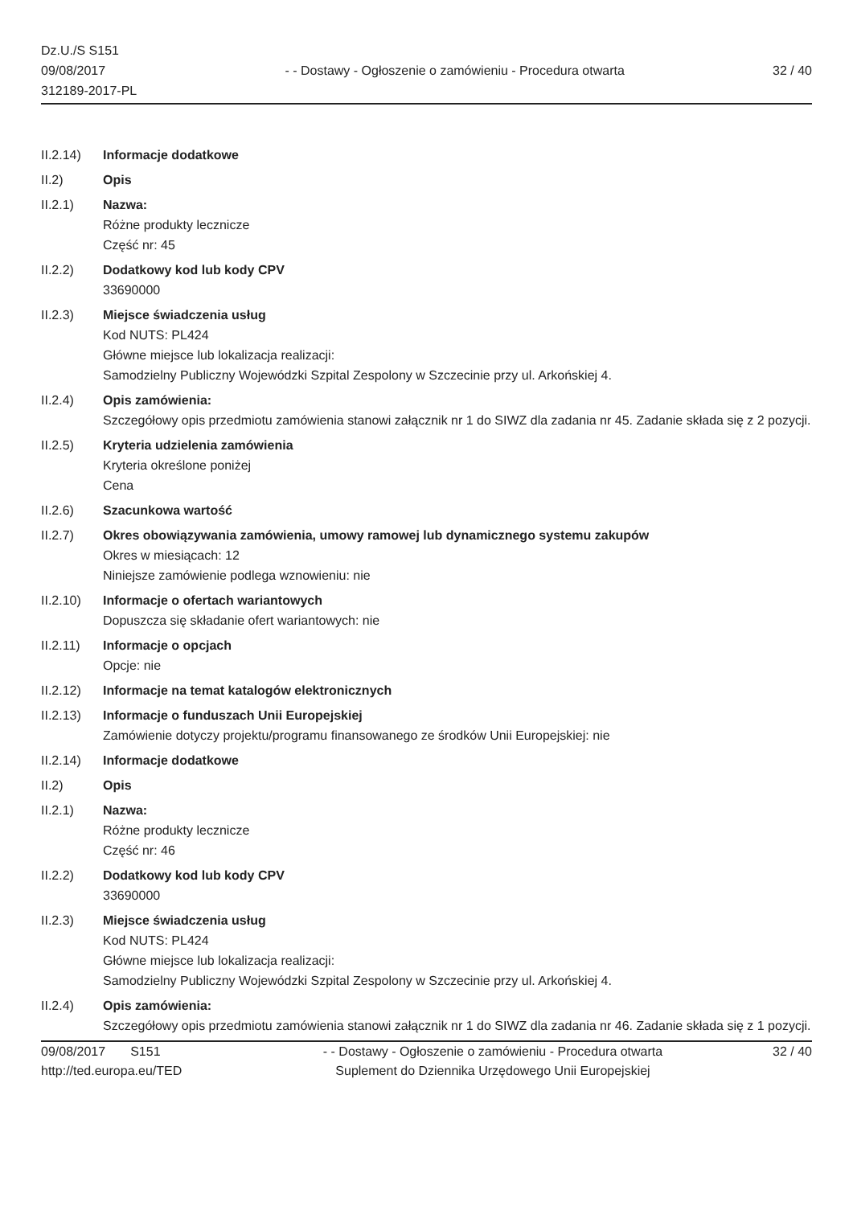Dz.U./S S151
09/08/2017
312189-2017-PL
- - Dostawy - Ogłoszenie o zamówieniu - Procedura otwarta
32 / 40
II.2.14) Informacje dodatkowe
II.2) Opis
II.2.1) Nazwa:
Różne produkty lecznicze
Część nr: 45
II.2.2) Dodatkowy kod lub kody CPV
33690000
II.2.3) Miejsce świadczenia usług
Kod NUTS: PL424
Główne miejsce lub lokalizacja realizacji:
Samodzielny Publiczny Wojewódzki Szpital Zespolony w Szczecinie przy ul. Arkońskiej 4.
II.2.4) Opis zamówienia:
Szczegółowy opis przedmiotu zamówienia stanowi załącznik nr 1 do SIWZ dla zadania nr 45. Zadanie składa się z 2 pozycji.
II.2.5) Kryteria udzielenia zamówienia
Kryteria określone poniżej
Cena
II.2.6) Szacunkowa wartość
II.2.7) Okres obowiązywania zamówienia, umowy ramowej lub dynamicznego systemu zakupów
Okres w miesiącach: 12
Niniejsze zamówienie podlega wznowieniu: nie
II.2.10) Informacje o ofertach wariantowych
Dopuszcza się składanie ofert wariantowych: nie
II.2.11) Informacje o opcjach
Opcje: nie
II.2.12) Informacje na temat katalogów elektronicznych
II.2.13) Informacje o funduszach Unii Europejskiej
Zamówienie dotyczy projektu/programu finansowanego ze środków Unii Europejskiej: nie
II.2.14) Informacje dodatkowe
II.2) Opis
II.2.1) Nazwa:
Różne produkty lecznicze
Część nr: 46
II.2.2) Dodatkowy kod lub kody CPV
33690000
II.2.3) Miejsce świadczenia usług
Kod NUTS: PL424
Główne miejsce lub lokalizacja realizacji:
Samodzielny Publiczny Wojewódzki Szpital Zespolony w Szczecinie przy ul. Arkońskiej 4.
II.2.4) Opis zamówienia:
Szczegółowy opis przedmiotu zamówienia stanowi załącznik nr 1 do SIWZ dla zadania nr 46. Zadanie składa się z 1 pozycji.
09/08/2017 S151
http://ted.europa.eu/TED
- - Dostawy - Ogłoszenie o zamówieniu - Procedura otwarta
Suplement do Dziennika Urzędowego Unii Europejskiej
32 / 40